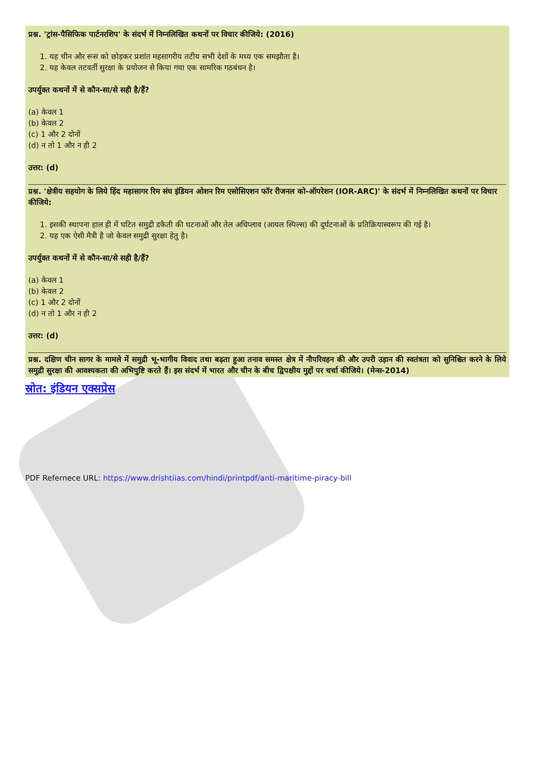प्रश्न. 'ट्रांस-पैसिफिक पार्टनरशिप' के संदर्भ में निम्नलिखित कथनों पर विचार कीजिये: (2016)
1. यह चीन और रूस को छोड़कर प्रशांत महसागरीय तटीय सभी देशों के मध्य एक समझौता है।
2. यह केवल तटवर्ती सुरक्षा के प्रयोजन से किया गया एक सामरिक गठबंधन है।
उपर्युक्त कथनों में से कौन-सा/से सही है/हैं?
(a) केवल 1
(b) केवल 2
(c) 1 और 2 दोनों
(d) न तो 1 और न ही 2
उत्तर: (d)
प्रश्न. 'क्षेत्रीय सहयोग के लिये हिंद महासागर रिम संघ इंडियन ओशन रिम एसोसिएशन फॉर रीजनल को-ऑपरेशन (IOR-ARC)' के संदर्भ में निम्नलिखित कथनों पर विचार कीजिये:
1. इसकी स्थापना हाल ही में घटित समुद्री डकैती की घटनाओं और तेल अधिप्लाव (आयल स्पिल्स) की दुर्घटनाओं के प्रतिक्रियास्वरूप की गई है।
2. यह एक ऐसी मैत्री है जो केवल समुद्री सुरक्षा हेतु है।
उपर्युक्त कथनों में से कौन-सा/से सही है/हैं?
(a) केवल 1
(b) केवल 2
(c) 1 और 2 दोनों
(d) न तो 1 और न ही 2
उत्तर: (d)
प्रश्न. दक्षिण चीन सागर के मामले में समुद्री भू-भागीय विवाद तथा बढ़ता हुआ तनाव समस्त क्षेत्र में नौपरिवहन की और उपरी उड़ान की स्वतंत्रता को सुनिश्चित करने के लिये समुद्री सुरक्षा की आवश्यकता की अभिपुष्टि करते हैं। इस संदर्भ में भारत और चीन के बीच द्विपक्षीय मुद्दों पर चर्चा कीजिये। (मेन्स-2014)
स्रोत: इंडियन एक्सप्रेस
PDF Refernece URL: https://www.drishtiias.com/hindi/printpdf/anti-maritime-piracy-bill